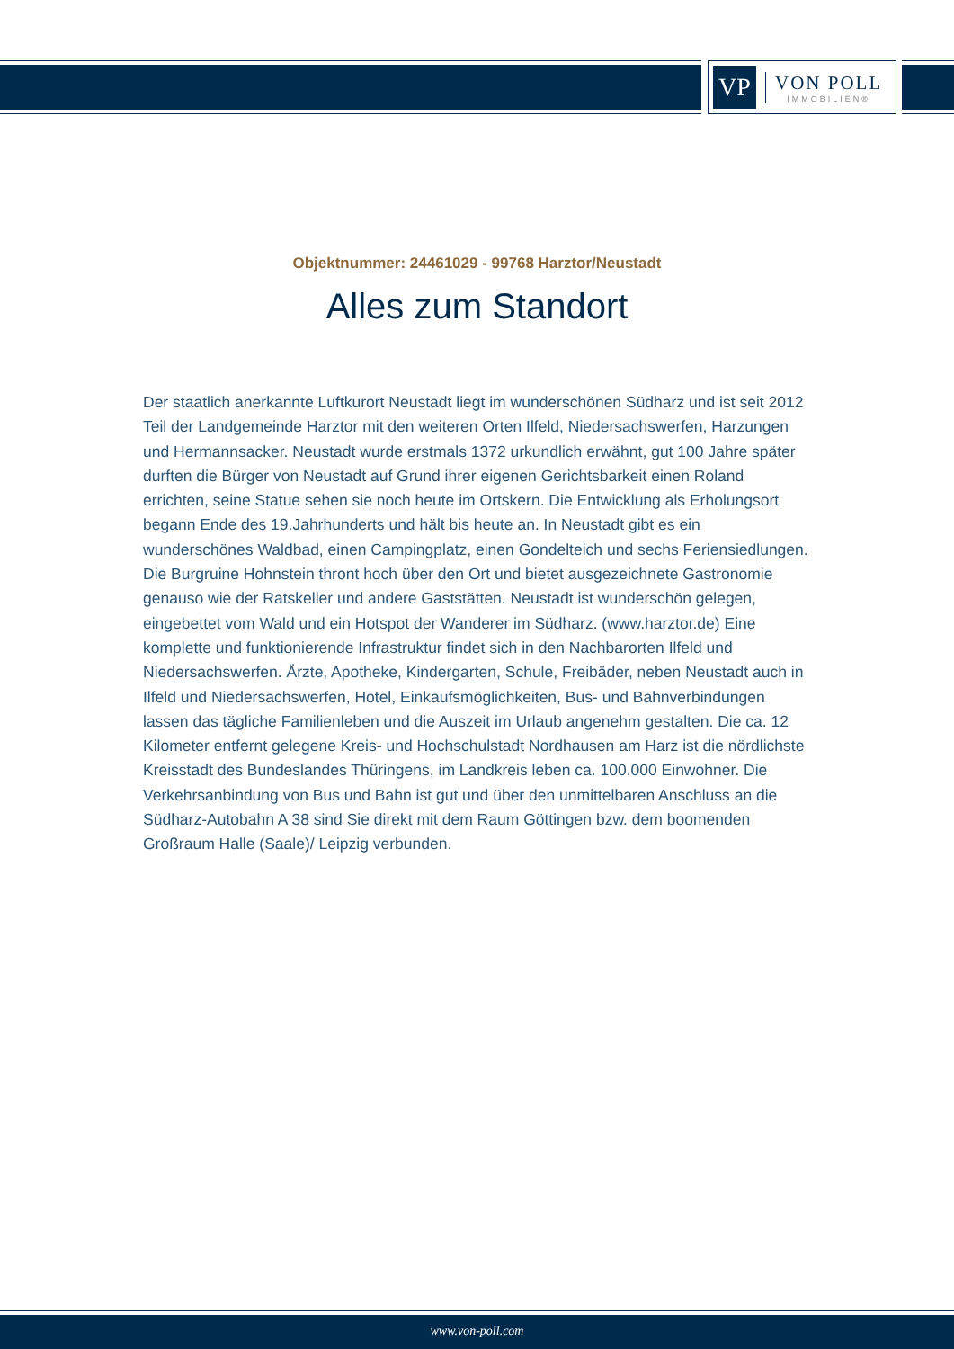VP
VON POLL
IMMOBILIEN®
Objektnummer: 24461029 - 99768 Harztor/Neustadt
Alles zum Standort
Der staatlich anerkannte Luftkurort Neustadt liegt im wunderschönen Südharz und ist seit 2012 Teil der Landgemeinde Harztor mit den weiteren Orten Ilfeld, Niedersachswerfen, Harzungen und Hermannsacker. Neustadt wurde erstmals 1372 urkundlich erwähnt, gut 100 Jahre später durften die Bürger von Neustadt auf Grund ihrer eigenen Gerichtsbarkeit einen Roland errichten, seine Statue sehen sie noch heute im Ortskern. Die Entwicklung als Erholungsort begann Ende des 19.Jahrhunderts und hält bis heute an. In Neustadt gibt es ein wunderschönes Waldbad, einen Campingplatz, einen Gondelteich und sechs Feriensiedlungen. Die Burgruine Hohnstein thront hoch über den Ort und bietet ausgezeichnete Gastronomie genauso wie der Ratskeller und andere Gaststätten. Neustadt ist wunderschön gelegen, eingebettet vom Wald und ein Hotspot der Wanderer im Südharz. (www.harztor.de) Eine komplette und funktionierende Infrastruktur findet sich in den Nachbarorten Ilfeld und Niedersachswerfen. Ärzte, Apotheke, Kindergarten, Schule, Freibäder, neben Neustadt auch in Ilfeld und Niedersachswerfen, Hotel, Einkaufsmöglichkeiten, Bus- und Bahnverbindungen lassen das tägliche Familienleben und die Auszeit im Urlaub angenehm gestalten. Die ca. 12 Kilometer entfernt gelegene Kreis- und Hochschulstadt Nordhausen am Harz ist die nördlichste Kreisstadt des Bundeslandes Thüringens, im Landkreis leben ca. 100.000 Einwohner. Die Verkehrsanbindung von Bus und Bahn ist gut und über den unmittelbaren Anschluss an die Südharz-Autobahn A 38 sind Sie direkt mit dem Raum Göttingen bzw. dem boomenden Großraum Halle (Saale)/ Leipzig verbunden.
www.von-poll.com